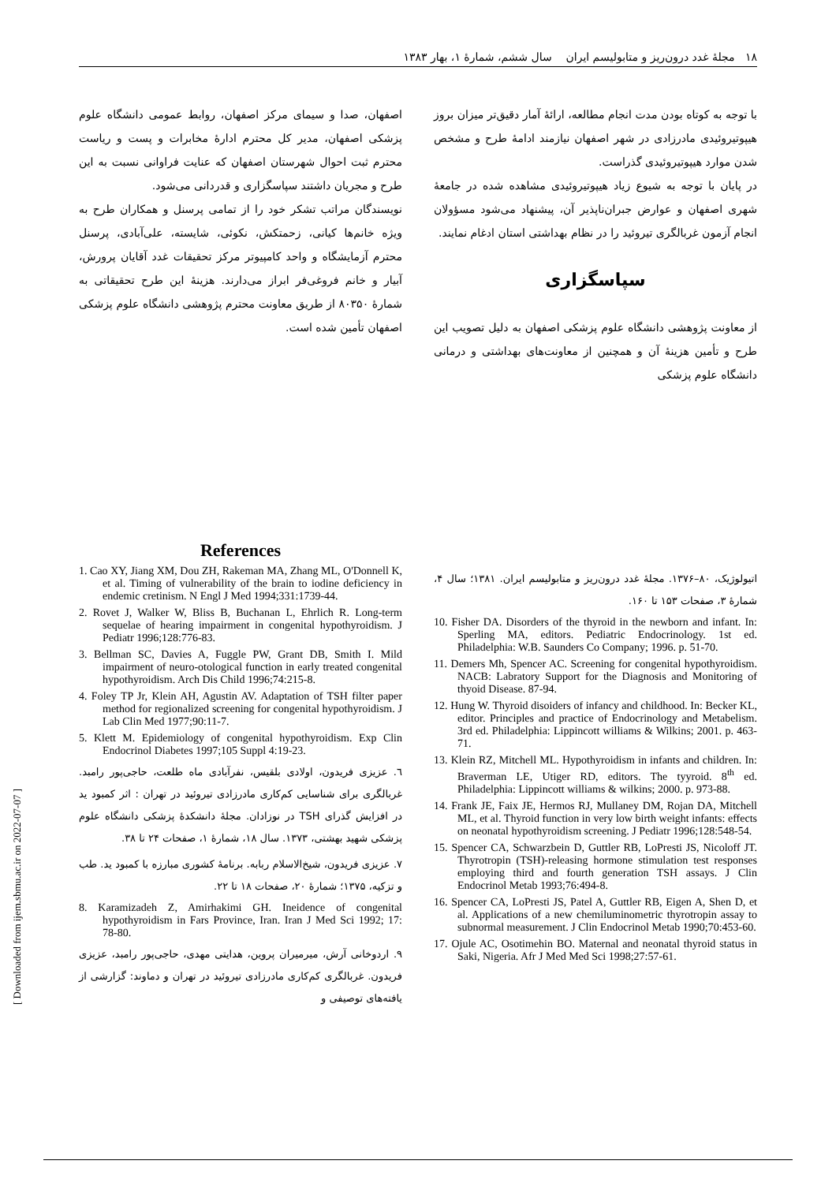١٨ مجلهٔ غدد درون‌ریز و متابولیسم ایران سال ششم، شمارهٔ ۱، بهار ۱۳۸۳
با توجه به کوتاه بودن مدت انجام مطالعه، ارائهٔ آمار دقیق‌تر میزان بروز هیپوتیروئیدی مادرزادی در شهر اصفهان نیازمند ادامهٔ طرح و مشخص شدن موارد هیپوتیروئیدی گذراست.
در پایان با توجه به شیوع زیاد هیپوتیروئیدی مشاهده شده در جامعهٔ شهری اصفهان و عوارض جبران‌ناپذیر آن، پیشنهاد می‌شود مسؤولان انجام آزمون غربالگری تیروئید را در نظام بهداشتی استان ادغام نمایند.
سپاسگزاری
از معاونت پژوهشی دانشگاه علوم پزشکی اصفهان به دلیل تصویب این طرح و تأمین هزینهٔ آن و همچنین از معاونت‌های بهداشتی و درمانی دانشگاه علوم پزشکی
اصفهان، صدا و سیمای مرکز اصفهان، روابط عمومی دانشگاه علوم پزشکی اصفهان، مدیر کل محترم ادارهٔ مخابرات و پست و ریاست محترم ثبت احوال شهرستان اصفهان که عنایت فراوانی نسبت به این طرح و مجریان داشتند سپاسگزاری و قدردانی می‌شود.
نویسندگان مراتب تشکر خود را از تمامی پرسنل و همکاران طرح به ویژه خانم‌ها کیانی، زحمتکش، نکوئی، شایسته، علی‌آبادی، پرسنل محترم آزمایشگاه و واحد کامپیوتر مرکز تحقیقات غدد آقایان پرورش، آبیار و خانم فروغی‌فر ابراز می‌دارند. هزینهٔ این طرح تحقیقاتی به شمارهٔ ۸۰۳۵۰ از طریق معاونت محترم پژوهشی دانشگاه علوم پزشکی اصفهان تأمین شده است.
اتیولوژیک، ۸۰–۱۳۷۶. مجلهٔ غدد درون‌ریز و متابولیسم ایران. ۱۳۸۱؛ سال ۴، شمارهٔ ۳، صفحات ۱۵۳ تا ۱۶۰.
10. Fisher DA. Disorders of the thyroid in the newborn and infant. In: Sperling MA, editors. Pediatric Endocrinology. 1st ed. Philadelphia: W.B. Saunders Co Company; 1996. p. 51-70.
11. Demers Mh, Spencer AC. Screening for congenital hypothyroidism. NACB: Labratory Support for the Diagnosis and Monitoring of thyoid Disease. 87-94.
12. Hung W. Thyroid disoiders of infancy and childhood. In: Becker KL, editor. Principles and practice of Endocrinology and Metabelism. 3rd ed. Philadelphia: Lippincott williams & Wilkins; 2001. p. 463-71.
13. Klein RZ, Mitchell ML. Hypothyroidism in infants and children. In: Braverman LE, Utiger RD, editors. The tyyroid. 8<sup>th</sup> ed. Philadelphia: Lippincott williams & wilkins; 2000. p. 973-88.
14. Frank JE, Faix JE, Hermos RJ, Mullaney DM, Rojan DA, Mitchell ML, et al. Thyroid function in very low birth weight infants: effects on neonatal hypothyroidism screening. J Pediatr 1996;128:548-54.
15. Spencer CA, Schwarzbein D, Guttler RB, LoPresti JS, Nicoloff JT. Thyrotropin (TSH)-releasing hormone stimulation test responses employing third and fourth generation TSH assays. J Clin Endocrinol Metab 1993;76:494-8.
16. Spencer CA, LoPresti JS, Patel A, Guttler RB, Eigen A, Shen D, et al. Applications of a new chemiluminometric thyrotropin assay to subnormal measurement. J Clin Endocrinol Metab 1990;70:453-60.
17. Ojule AC, Osotimehin BO. Maternal and neonatal thyroid status in Saki, Nigeria. Afr J Med Med Sci 1998;27:57-61.
References
1. Cao XY, Jiang XM, Dou ZH, Rakeman MA, Zhang ML, O'Donnell K, et al. Timing of vulnerability of the brain to iodine deficiency in endemic cretinism. N Engl J Med 1994;331:1739-44.
2. Rovet J, Walker W, Bliss B, Buchanan L, Ehrlich R. Long-term sequelae of hearing impairment in congenital hypothyroidism. J Pediatr 1996;128:776-83.
3. Bellman SC, Davies A, Fuggle PW, Grant DB, Smith I. Mild impairment of neuro-otological function in early treated congenital hypothyroidism. Arch Dis Child 1996;74:215-8.
4. Foley TP Jr, Klein AH, Agustin AV. Adaptation of TSH filter paper method for regionalized screening for congenital hypothyroidism. J Lab Clin Med 1977;90:11-7.
5. Klett M. Epidemiology of congenital hypothyroidism. Exp Clin Endocrinol Diabetes 1997;105 Suppl 4:19-23.
٦. عزیزی فریدون، اولادی بلقیس، نفرآبادی ماه طلعت، حاجی‌پور رامبد. غربالگری برای شناسایی کم‌کاری مادرزادی تیروئید در تهران : اثر کمبود ید در افزایش گذرای TSH در نوزادان. مجلهٔ دانشکدهٔ پزشکی دانشگاه علوم پزشکی شهید بهشتی، ۱۳۷۳. سال ۱۸، شمارهٔ ۱، صفحات ۲۴ تا ۳۸.
۷. عزیزی فریدون، شیخ‌الاسلام ربابه. برنامهٔ کشوری مبارزه با کمبود ید. طب و تزکیه، ۱۳۷۵؛ شمارهٔ ۲۰، صفحات ۱۸ تا ۲۲.
8. Karamizadeh Z, Amirhakimi GH. Ineidence of congenital hypothyroidism in Fars Province, Iran. Iran J Med Sci 1992; 17: 78-80.
۹. اردوخانی آرش، میرمیران پروین، هدایتی مهدی، حاجی‌پور رامبد، عزیزی فریدون. غربالگری کم‌کاری مادرزادی تیروئید در تهران و دماوند: گزارشی از یافته‌های توصیفی و
[ Downloaded from ijem.sbmu.ac.ir on 2022-07-07 ]